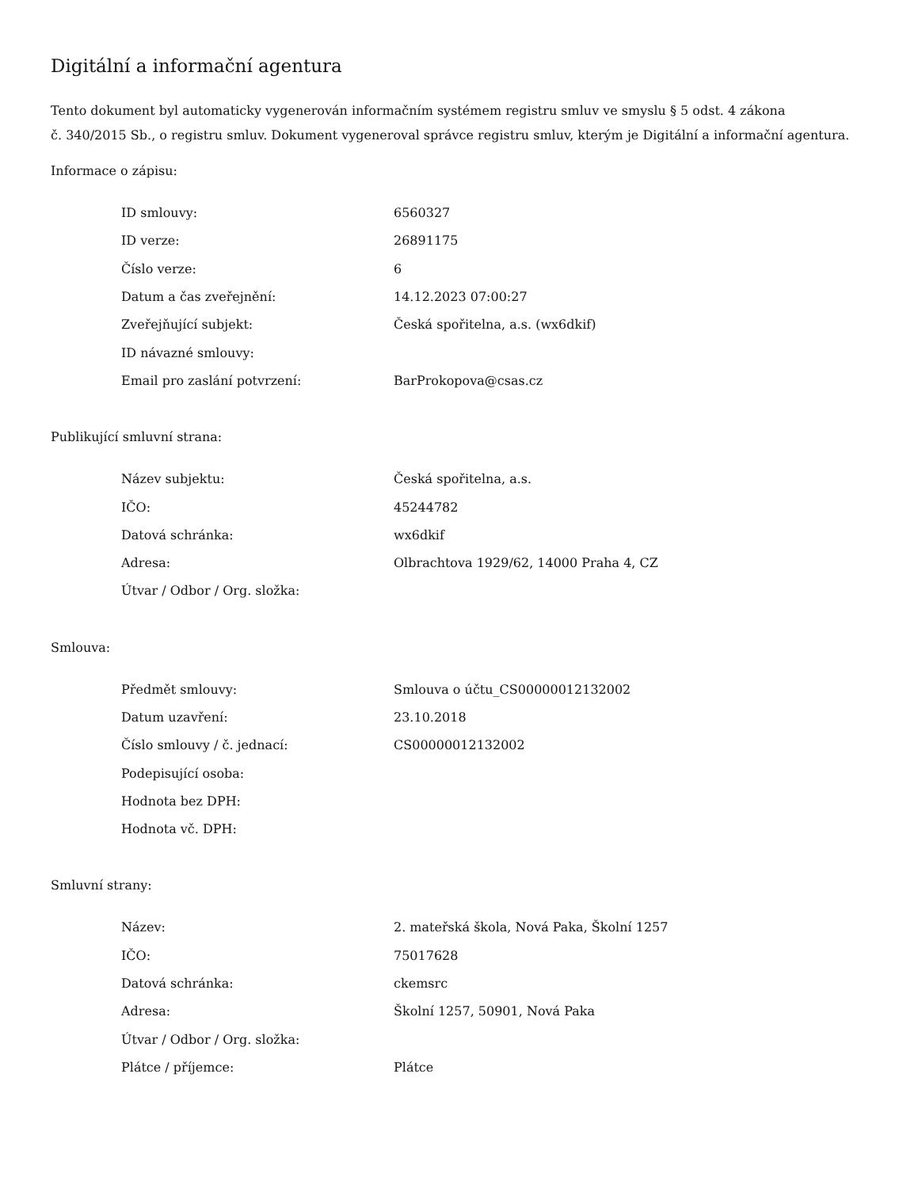Digitální a informační agentura
Tento dokument byl automaticky vygenerován informačním systémem registru smluv ve smyslu § 5 odst. 4 zákona
č. 340/2015 Sb., o registru smluv. Dokument vygeneroval správce registru smluv, kterým je Digitální a informační agentura.
Informace o zápisu:
| ID smlouvy: | 6560327 |
| ID verze: | 26891175 |
| Číslo verze: | 6 |
| Datum a čas zveřejnění: | 14.12.2023 07:00:27 |
| Zveřejňující subjekt: | Česká spořitelna, a.s. (wx6dkif) |
| ID návazné smlouvy: | |
| Email pro zaslání potvrzení: | BarProkopova@csas.cz |
Publikující smluvní strana:
| Název subjektu: | Česká spořitelna, a.s. |
| IČO: | 45244782 |
| Datová schránka: | wx6dkif |
| Adresa: | Olbrachtova 1929/62, 14000 Praha 4, CZ |
| Útvar / Odbor / Org. složka: | |
Smlouva:
| Předmět smlouvy: | Smlouva o účtu_CS00000012132002 |
| Datum uzavření: | 23.10.2018 |
| Číslo smlouvy / č. jednací: | CS00000012132002 |
| Podepisující osoba: | |
| Hodnota bez DPH: | |
| Hodnota vč. DPH: | |
Smluvní strany:
| Název: | 2. mateřská škola, Nová Paka, Školní 1257 |
| IČO: | 75017628 |
| Datová schránka: | ckemsrc |
| Adresa: | Školní 1257, 50901, Nová Paka |
| Útvar / Odbor / Org. složka: | |
| Plátce / příjemce: | Plátce |